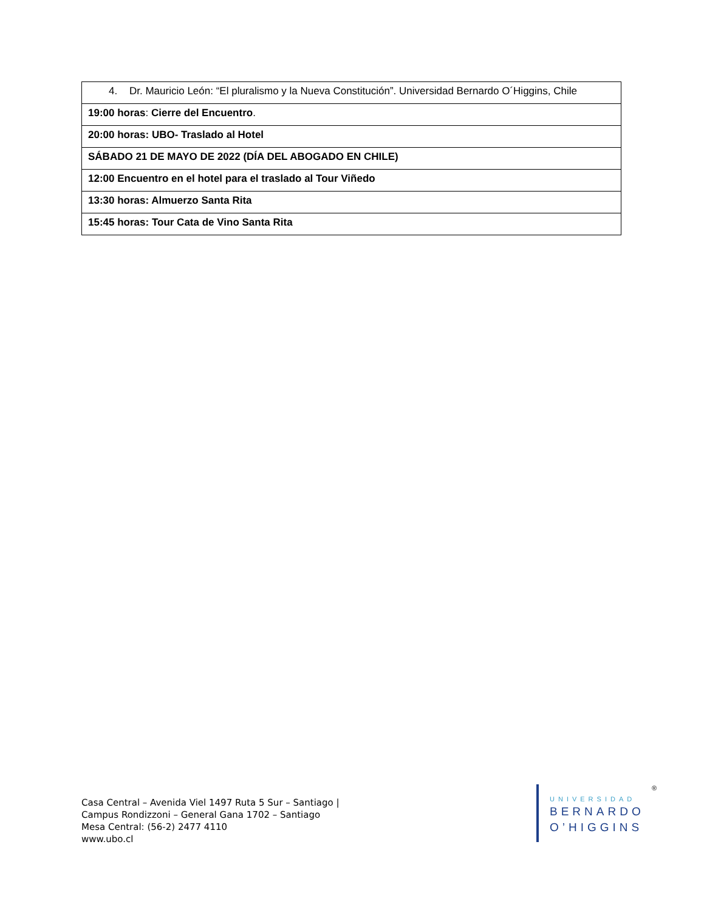| 4. Dr. Mauricio León: “El pluralismo y la Nueva Constitución”. Universidad Bernardo O´Higgins, Chile |
| 19:00 horas : Cierre del Encuentro . |
| 20:00 horas: UBO- Traslado al Hotel |
| SÁBADO 21 DE MAYO DE 2022 (DÍA DEL ABOGADO EN CHILE) |
| 12:00 Encuentro en el hotel para el traslado al Tour Viñedo |
| 13:30 horas: Almuerzo Santa Rita |
| 15:45 horas: Tour Cata de Vino Santa Rita |
Casa Central – Avenida Viel 1497 Ruta 5 Sur – Santiago |
Campus Rondizzoni – General Gana 1702 – Santiago
Mesa Central: (56-2) 2477 4110
www.ubo.cl
UNIVERSIDAD
BERNARDO
O’HIGGINS
®